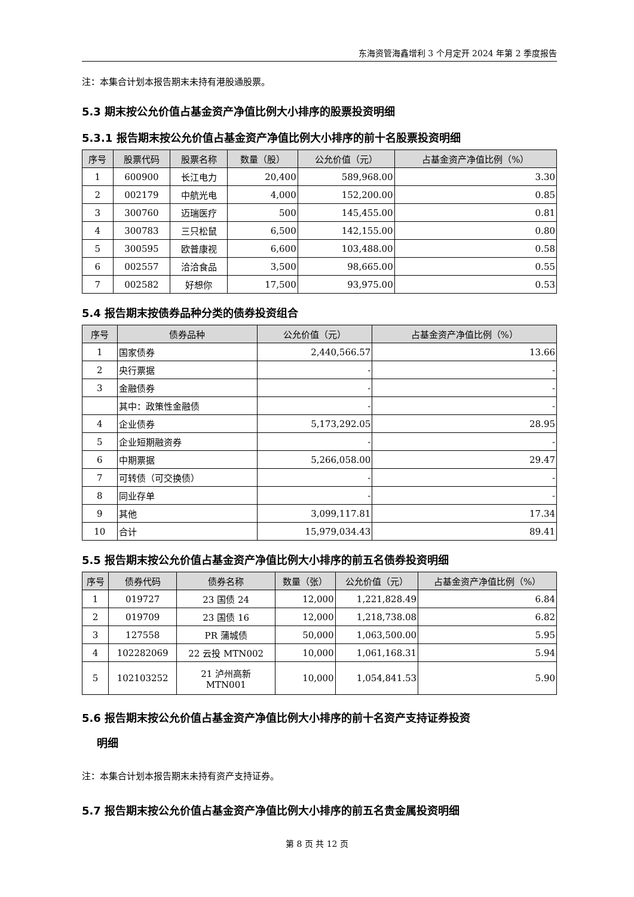东海资管海鑫增利 3 个月定开 2024 年第 2 季度报告
注：本集合计划本报告期末未持有港股通股票。
5.3 期末按公允价值占基金资产净值比例大小排序的股票投资明细
5.3.1 报告期末按公允价值占基金资产净值比例大小排序的前十名股票投资明细
| 序号 | 股票代码 | 股票名称 | 数量（股） | 公允价值（元） | 占基金资产净值比例（%） |
| --- | --- | --- | --- | --- | --- |
| 1 | 600900 | 长江电力 | 20,400 | 589,968.00 | 3.30 |
| 2 | 002179 | 中航光电 | 4,000 | 152,200.00 | 0.85 |
| 3 | 300760 | 迈瑞医疗 | 500 | 145,455.00 | 0.81 |
| 4 | 300783 | 三只松鼠 | 6,500 | 142,155.00 | 0.80 |
| 5 | 300595 | 欧普康视 | 6,600 | 103,488.00 | 0.58 |
| 6 | 002557 | 洽洽食品 | 3,500 | 98,665.00 | 0.55 |
| 7 | 002582 | 好想你 | 17,500 | 93,975.00 | 0.53 |
5.4 报告期末按债券品种分类的债券投资组合
| 序号 | 债券品种 | 公允价值（元） | 占基金资产净值比例（%） |
| --- | --- | --- | --- |
| 1 | 国家债券 | 2,440,566.57 | 13.66 |
| 2 | 央行票据 | - | - |
| 3 | 金融债券 | - | - |
| | 其中：政策性金融债 | - | - |
| 4 | 企业债券 | 5,173,292.05 | 28.95 |
| 5 | 企业短期融资券 | - | - |
| 6 | 中期票据 | 5,266,058.00 | 29.47 |
| 7 | 可转债（可交换债） | - | - |
| 8 | 同业存单 | - | - |
| 9 | 其他 | 3,099,117.81 | 17.34 |
| 10 | 合计 | 15,979,034.43 | 89.41 |
5.5 报告期末按公允价值占基金资产净值比例大小排序的前五名债券投资明细
| 序号 | 债券代码 | 债券名称 | 数量（张） | 公允价值（元） | 占基金资产净值比例（%） |
| --- | --- | --- | --- | --- | --- |
| 1 | 019727 | 23 国债 24 | 12,000 | 1,221,828.49 | 6.84 |
| 2 | 019709 | 23 国债 16 | 12,000 | 1,218,738.08 | 6.82 |
| 3 | 127558 | PR 蒲城债 | 50,000 | 1,063,500.00 | 5.95 |
| 4 | 102282069 | 22 云投 MTN002 | 10,000 | 1,061,168.31 | 5.94 |
| 5 | 102103252 | 21 泸州高新 MTN001 | 10,000 | 1,054,841.53 | 5.90 |
5.6 报告期末按公允价值占基金资产净值比例大小排序的前十名资产支持证券投资
明细
注：本集合计划本报告期末未持有资产支持证券。
5.7 报告期末按公允价值占基金资产净值比例大小排序的前五名贵金属投资明细
第 8 页 共 12 页